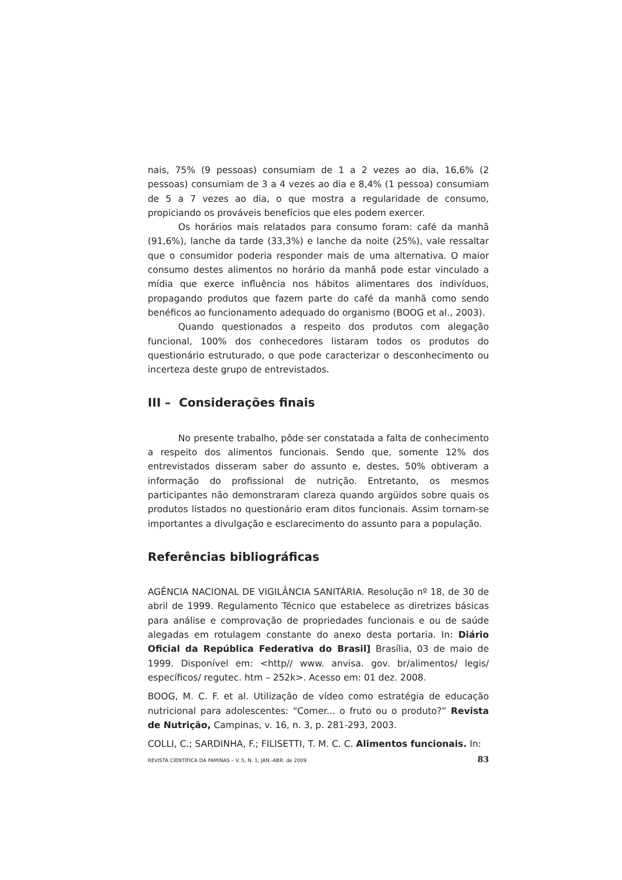nais, 75% (9 pessoas) consumiam de 1 a 2 vezes ao dia, 16,6% (2 pessoas) consumiam de 3 a 4 vezes ao dia e 8,4% (1 pessoa) consumiam de 5 a 7 vezes ao dia, o que mostra a regularidade de consumo, propiciando os prováveis benefícios que eles podem exercer.
Os horários mais relatados para consumo foram: café da manhã (91,6%), lanche da tarde (33,3%) e lanche da noite (25%), vale ressaltar que o consumidor poderia responder mais de uma alternativa. O maior consumo destes alimentos no horário da manhã pode estar vinculado a mídia que exerce influência nos hábitos alimentares dos indivíduos, propagando produtos que fazem parte do café da manhã como sendo benéficos ao funcionamento adequado do organismo (BOOG et al., 2003).
Quando questionados a respeito dos produtos com alegação funcional, 100% dos conhecedores listaram todos os produtos do questionário estruturado, o que pode caracterizar o desconhecimento ou incerteza deste grupo de entrevistados.
III – Considerações finais
No presente trabalho, pôde ser constatada a falta de conhecimento a respeito dos alimentos funcionais. Sendo que, somente 12% dos entrevistados disseram saber do assunto e, destes, 50% obtiveram a informação do profissional de nutrição. Entretanto, os mesmos participantes não demonstraram clareza quando argüidos sobre quais os produtos listados no questionário eram ditos funcionais. Assim tornam-se importantes a divulgação e esclarecimento do assunto para a população.
Referências bibliográficas
AGÊNCIA NACIONAL DE VIGILÂNCIA SANITÁRIA. Resolução nº 18, de 30 de abril de 1999. Regulamento Técnico que estabelece as diretrizes básicas para análise e comprovação de propriedades funcionais e ou de saúde alegadas em rotulagem constante do anexo desta portaria. In: Diário Oficial da República Federativa do Brasil] Brasília, 03 de maio de 1999. Disponível em: <http// www. anvisa. gov. br/alimentos/ legis/ específicos/ regutec. htm – 252k>. Acesso em: 01 dez. 2008.
BOOG, M. C. F. et al. Utilização de vídeo como estratégia de educação nutricional para adolescentes: “Comer... o fruto ou o produto?” Revista de Nutrição, Campinas, v. 16, n. 3, p. 281-293, 2003.
COLLI, C.; SARDINHA, F.; FILISETTI, T. M. C. C. Alimentos funcionais. In:
REVISTA CIENTÍFICA DA FAMINAS – V. 5, N. 1, JAN.-ABR. de 2009 83